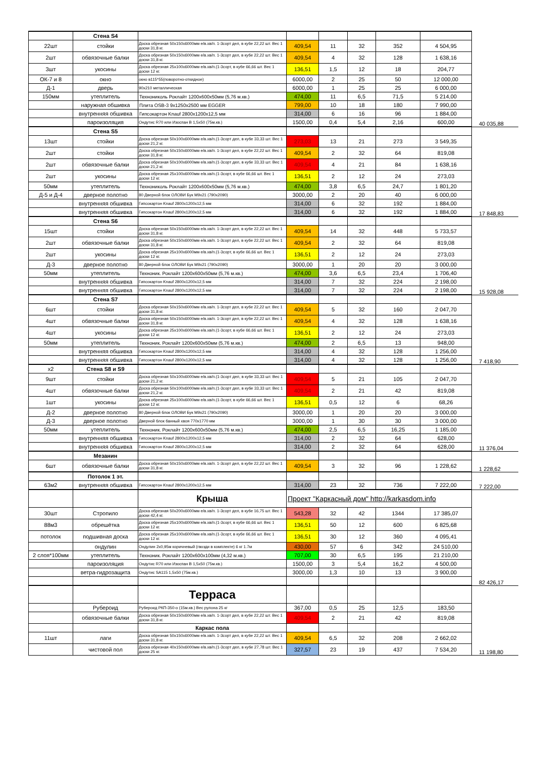| | Стена S4 | | | | | | | |
| 22шт | стойки | Доска обрезная 50х150х6000мм е/в.хв/п. 1-3сорт дел, в кубе 22,22 шт. Вес 1 доски 31,8 кг. | 409,54 | 11 | 32 | 352 | 4 504,95 | |
| 2шт | обвязочные балки | Доска обрезная 50х150х6000мм е/в.хв/п. 1-3сорт дел, в кубе 22,22 шт. Вес 1 доски 31,8 кг. | 409,54 | 4 | 32 | 128 | 1 638,16 | |
| 3шт | укосины | Доска обрезная 25х100х6000мм е/в.хв/п.(1-3сорт, в кубе 66,66 шт. Вес 1 доски 12 кг. | 136,51 | 1,5 | 12 | 18 | 204,77 | |
| ОК-7 и 8 | окно | окно в115*55(поворотно-откидное) | 6000,00 | 2 | 25 | 50 | 12 000,00 | |
| Д-1 | дверь | 90х210 металлическая | 6000,00 | 1 | 25 | 25 | 6 000,00 | |
| 150мм | утеплитель | Технониколь Роклайт 1200х600х50мм (5,76 м.кв.) | 474,00 | 11 | 6,5 | 71,5 | 5 214,00 | |
| | наружная обшивка | Плита OSB-3 9х1250х2500 мм EGGER | 799,00 | 10 | 18 | 180 | 7 990,00 | |
| | внутренняя обшивка | Гипсокартон Knauf 2800х1200х12,5 мм | 314,00 | 6 | 16 | 96 | 1 884,00 | |
| | пароизоляция | Ондутис R70 или Изоспан В 1,5х50 (75м.кв.) | 1500,00 | 0,4 | 5,4 | 2,16 | 600,00 | 40 035,88 |
| | Стена S5 | | | | | | | |
| 13шт | стойки | Доска обрезная 50х100х6000мм е/в.хв/п.(1-3сорт дел, в кубе 33,33 шт. Вес 1 доски 21,2 кг. | 273,03 | 13 | 21 | 273 | 3 549,35 | |
| 2шт | стойки | Доска обрезная 50х150х6000мм е/в.хв/п. 1-3сорт дел, в кубе 22,22 шт. Вес 1 доски 31,8 кг. | 409,54 | 2 | 32 | 64 | 819,08 | |
| 2шт | обвязочные балки | Доска обрезная 50х100х6000мм е/в.хв/п.(1-3сорт дел, в кубе 33,33 шт. Вес 1 доски 21,2 кг. | 409,54 | 4 | 21 | 84 | 1 638,16 | |
| 2шт | укосины | Доска обрезная 25х100х6000мм е/в.хв/п.(1-3сорт, в кубе 66,66 шт. Вес 1 доски 12 кг. | 136,51 | 2 | 12 | 24 | 273,03 | |
| 50мм | утеплитель | Технониколь Роклайт 1200х600х50мм (5,76 м.кв.) | 474,00 | 3,8 | 6,5 | 24,7 | 1 801,20 | |
| Д-5 и Д-4 | дверное полотно | 80 Дверной блок ОЛОВИ Бук М9х21 (790х2090) | 3000,00 | 2 | 20 | 40 | 6 000,00 | |
| | внутренняя обшивка | Гипсокартон Knauf 2800х1200х12,5 мм | 314,00 | 6 | 32 | 192 | 1 884,00 | |
| | внутренняя обшивка | Гипсокартон Knauf 2800х1200х12,5 мм | 314,00 | 6 | 32 | 192 | 1 884,00 | 17 848,83 |
| | Стена S6 | | | | | | | |
| 15шт | стойки | Доска обрезная 50х150х6000мм е/в.хв/п. 1-3сорт дел, в кубе 22,22 шт. Вес 1 доски 31,8 кг. | 409,54 | 14 | 32 | 448 | 5 733,57 | |
| 2шт | обвязочные балки | Доска обрезная 50х150х6000мм е/в.хв/п. 1-3сорт дел, в кубе 22,22 шт. Вес 1 доски 31,8 кг. | 409,54 | 2 | 32 | 64 | 819,08 | |
| 2шт | укосины | Доска обрезная 25х100х6000мм е/в.хв/п.(1-3сорт, в кубе 66,66 шт. Вес 1 доски 12 кг. | 136,51 | 2 | 12 | 24 | 273,03 | |
| Д-3 | дверное полотно | 80 Дверной блок ОЛОВИ Бук М9х21 (790х2090) | 3000,00 | 1 | 20 | 20 | 3 000,00 | |
| 50мм | утеплитель | Техноник. Роклайт 1200х600х50мм (5,76 м.кв.) | 474,00 | 3,6 | 6,5 | 23,4 | 1 706,40 | |
| | внутренняя обшивка | Гипсокартон Knauf 2800х1200х12,5 мм | 314,00 | 7 | 32 | 224 | 2 198,00 | |
| | внутренняя обшивка | Гипсокартон Knauf 2800х1200х12,5 мм | 314,00 | 7 | 32 | 224 | 2 198,00 | 15 928,08 |
| | Стена S7 | | | | | | | |
| 6шт | стойки | Доска обрезная 50х150х6000мм е/в.хв/п. 1-3сорт дел, в кубе 22,22 шт. Вес 1 доски 31,8 кг. | 409,54 | 5 | 32 | 160 | 2 047,70 | |
| 4шт | обвязочные балки | Доска обрезная 50х150х6000мм е/в.хв/п. 1-3сорт дел, в кубе 22,22 шт. Вес 1 доски 31,8 кг. | 409,54 | 4 | 32 | 128 | 1 638,16 | |
| 4шт | укосины | Доска обрезная 25х100х6000мм е/в.хв/п.(1-3сорт, в кубе 66,66 шт. Вес 1 доски 12 кг. | 136,51 | 2 | 12 | 24 | 273,03 | |
| 50мм | утеплитель | Техноник. Роклайт 1200х600х50мм (5,76 м.кв.) | 474,00 | 2 | 6,5 | 13 | 948,00 | |
| | внутренняя обшивка | Гипсокартон Knauf 2800х1200х12,5 мм | 314,00 | 4 | 32 | 128 | 1 256,00 | |
| | внутренняя обшивка | Гипсокартон Knauf 2800х1200х12,5 мм | 314,00 | 4 | 32 | 128 | 1 256,00 | 7 418,90 |
| x2 | Стена S8 и S9 | | | | | | | |
| 9шт | стойки | Доска обрезная 50х100х6000мм е/в.хв/п.(1-3сорт дел, в кубе 33,33 шт. Вес 1 доски 21,2 кг. | 409,54 | 5 | 21 | 105 | 2 047,70 | |
| 4шт | обвязочные балки | Доска обрезная 50х100х6000мм е/в.хв/п.(1-3сорт дел, в кубе 33,33 шт. Вес 1 доски 21,2 кг. | 409,54 | 2 | 21 | 42 | 819,08 | |
| 1шт | укосины | Доска обрезная 25х100х6000мм е/в.хв/п.(1-3сорт, в кубе 66,66 шт. Вес 1 доски 12 кг. | 136,51 | 0,5 | 12 | 6 | 68,26 | |
| Д-2 | дверное полотно | 80 Дверной блок ОЛОВИ Бук М9х21 (790х2090) | 3000,00 | 1 | 20 | 20 | 3 000,00 | |
| Д-3 | дверное полотно | Дверной блок банный хвоя 770х1770 мм | 3000,00 | 1 | 30 | 30 | 3 000,00 | |
| 50мм | утеплитель | Техноник. Роклайт 1200х600х50мм (5,76 м.кв.) | 474,00 | 2,5 | 6,5 | 16,25 | 1 185,00 | |
| | внутренняя обшивка | Гипсокартон Knauf 2800х1200х12,5 мм | 314,00 | 2 | 32 | 64 | 628,00 | |
| | внутренняя обшивка | Гипсокартон Knauf 2800х1200х12,5 мм | 314,00 | 2 | 32 | 64 | 628,00 | 11 376,04 |
| | Мезанин | | | | | | | |
| 6шт | обвязочные балки | Доска обрезная 50х150х6000мм е/в.хв/п. 1-3сорт дел, в кубе 22,22 шт. Вес 1 доски 31,8 кг. | 409,54 | 3 | 32 | 96 | 1 228,62 | 1 228,62 |
| | Потолок 1 эт. | | | | | | | |
| 63м2 | внутренняя обшивка | Гипсокартон Knauf 2800х1200х12,5 мм | 314,00 | 23 | 32 | 736 | 7 222,00 | 7 222,00 |
| | | Крыша | Проект "Каркасный дом" http://karkasdom.info | | | | | |
| 30шт | Стропило | Доска обрезная 50х200х6000мм е/в.хв/п. 1-3сорт дел, в кубе 16,75 шт. Вес 1 доски 42,4 кг. | 543,28 | 32 | 42 | 1344 | 17 385,07 | |
| 88м3 | обрешётка | Доска обрезная 25х100х6000мм е/в.хв/п.(1-3сорт, в кубе 66,66 шт. Вес 1 доски 12 кг. | 136,51 | 50 | 12 | 600 | 6 825,68 | |
| потолок | подшивная доска | Доска обрезная 25х100х6000мм е/в.хв/п.(1-3сорт, в кубе 66,66 шт. Вес 1 доски 12 кг. | 136,51 | 30 | 12 | 360 | 4 095,41 | |
| | ондулин | Ондулин 2х0,95м коричневый (гвозди в комплекте) 6 кг 1.7м | 430,00 | 57 | 6 | 342 | 24 510,00 | |
| 2 слоя*100мм | утеплитель | Техноник. Роклайт 1200х600х100мм (4,32 м.кв.) | 707,00 | 30 | 6,5 | 195 | 21 210,00 | |
| | пароизоляция | Ондутис R70 или Изоспан В 1,5х50 (75м.кв.) | 1500,00 | 3 | 5,4 | 16,2 | 4 500,00 | |
| | ветра-гидрозащита | Ондутис SA115 1,5х50 (75м.кв.) | 3000,00 | 1,3 | 10 | 13 | 3 900,00 | |
| | | | | | | | | 82 426,17 |
| | | Терраса | | | | | | |
| | Рубероид | Рубероид РКП-350-о (15м.кв.) Вес рулона 25 кг | 367,00 | 0,5 | 25 | 12,5 | 183,50 | |
| | обвязочные балки | Доска обрезная 50х150х6000мм е/в.хв/п. 1-3сорт дел, в кубе 22,22 шт. Вес 1 доски 31,8 кг. | 409,54 | 2 | 21 | 42 | 819,08 | |
| | | Каркас пола | | | | | | |
| 11шт | лаги | Доска обрезная 50х150х6000мм е/в.хв/п. 1-3сорт дел, в кубе 22,22 шт. Вес 1 доски 31,8 кг. | 409,54 | 6,5 | 32 | 208 | 2 662,02 | |
| | чистовой пол | Доска обрезная 40х150х6000мм е/в.хв/п.(1-3сорт дел, в кубе 27,78 шт. Вес 1 доски 25 кг. | 327,57 | 23 | 19 | 437 | 7 534,20 | 11 198,80 |